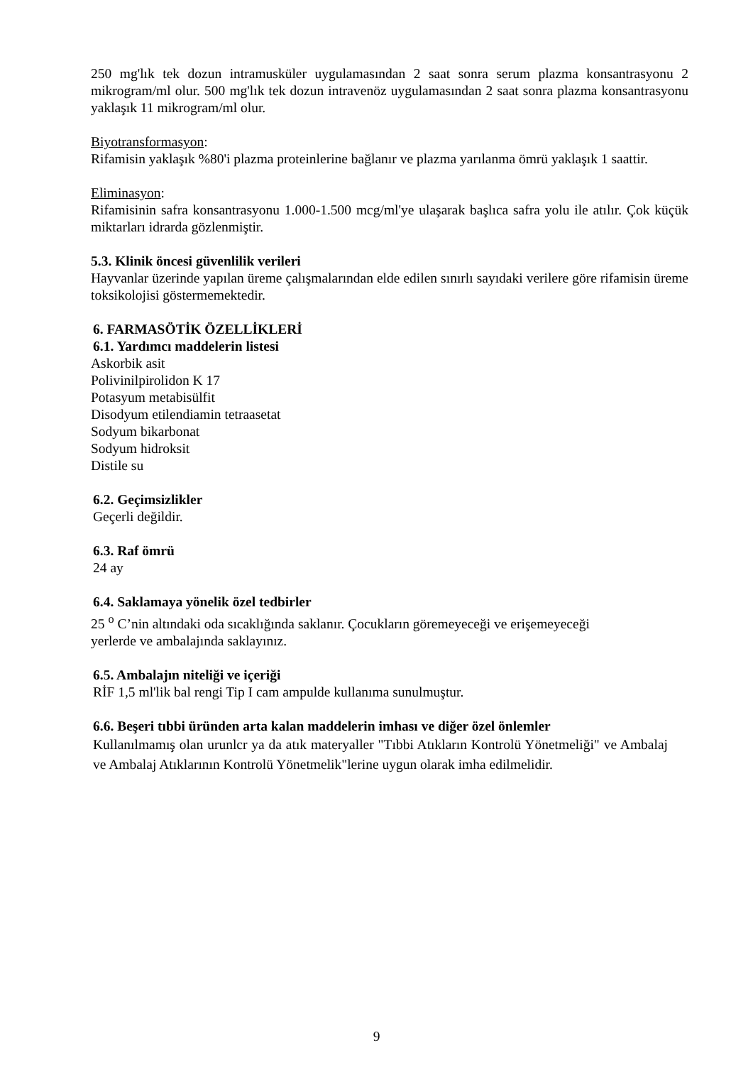250 mg'lık tek dozun intramusküler uygulamasından 2 saat sonra serum plazma konsantrasyonu 2 mikrogram/ml olur. 500 mg'lık tek dozun intravenöz uygulamasından 2 saat sonra plazma konsantrasyonu yaklaşık 11 mikrogram/ml olur.
Biyotransformasyon:
Rifamisin yaklaşık %80'i plazma proteinlerine bağlanır ve plazma yarılanma ömrü yaklaşık 1 saattir.
Eliminasyon:
Rifamisinin safra konsantrasyonu 1.000-1.500 mcg/ml'ye ulaşarak başlıca safra yolu ile atılır. Çok küçük miktarları idrarda gözlenmiştir.
5.3. Klinik öncesi güvenlilik verileri
Hayvanlar üzerinde yapılan üreme çalışmalarından elde edilen sınırlı sayıdaki verilere göre rifamisin üreme toksikolojisi göstermemektedir.
6. FARMASÖTİK ÖZELLİKLERİ
6.1. Yardımcı maddelerin listesi
Askorbik asit
Polivinilpirolidon K 17
Potasyum metabisülfit
Disodyum etilendiamin tetraasetat
Sodyum bikarbonat
Sodyum hidroksit
Distile su
6.2. Geçimsizlikler
Geçerli değildir.
6.3. Raf ömrü
24 ay
6.4. Saklamaya yönelik özel tedbirler
25 <sup>o</sup> C’nin altındaki oda sıcaklığında saklanır. Çocukların göremeyeceği ve erişemeyeceği
yerlerde ve ambalajında saklayınız.
6.5. Ambalajın niteliği ve içeriği
RİF 1,5 ml'lik bal rengi Tip I cam ampulde kullanıma sunulmuştur.
6.6. Beşeri tıbbi üründen arta kalan maddelerin imhası ve diğer özel önlemler
Kullanılmamış olan urunlcr ya da atık materyaller "Tıbbi Atıkların Kontrolü Yönetmeliği" ve Ambalaj ve Ambalaj Atıklarının Kontrolü Yönetmelik"lerine uygun olarak imha edilmelidir.
9